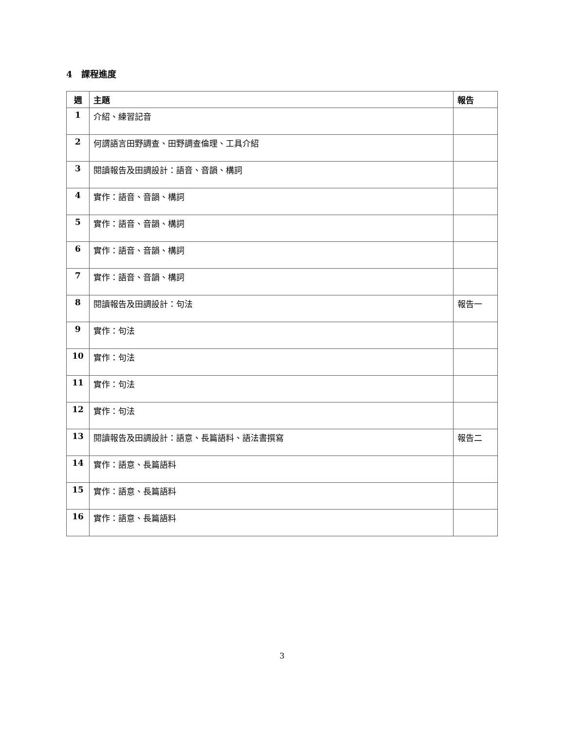4 課程進度
| 週 | 主題 | 報告 |
| --- | --- | --- |
| 1 | 介紹、練習記音 | |
| 2 | 何謂語言田野調查、田野調查倫理、工具介紹 | |
| 3 | 閱讀報告及田調設計：語音、音韻、構詞 | |
| 4 | 實作：語音、音韻、構詞 | |
| 5 | 實作：語音、音韻、構詞 | |
| 6 | 實作：語音、音韻、構詞 | |
| 7 | 實作：語音、音韻、構詞 | |
| 8 | 閱讀報告及田調設計：句法 | 報告一 |
| 9 | 實作：句法 | |
| 10 | 實作：句法 | |
| 11 | 實作：句法 | |
| 12 | 實作：句法 | |
| 13 | 閱讀報告及田調設計：語意、長篇語料、語法書撰寫 | 報告二 |
| 14 | 實作：語意、長篇語料 | |
| 15 | 實作：語意、長篇語料 | |
| 16 | 實作：語意、長篇語料 | |
3